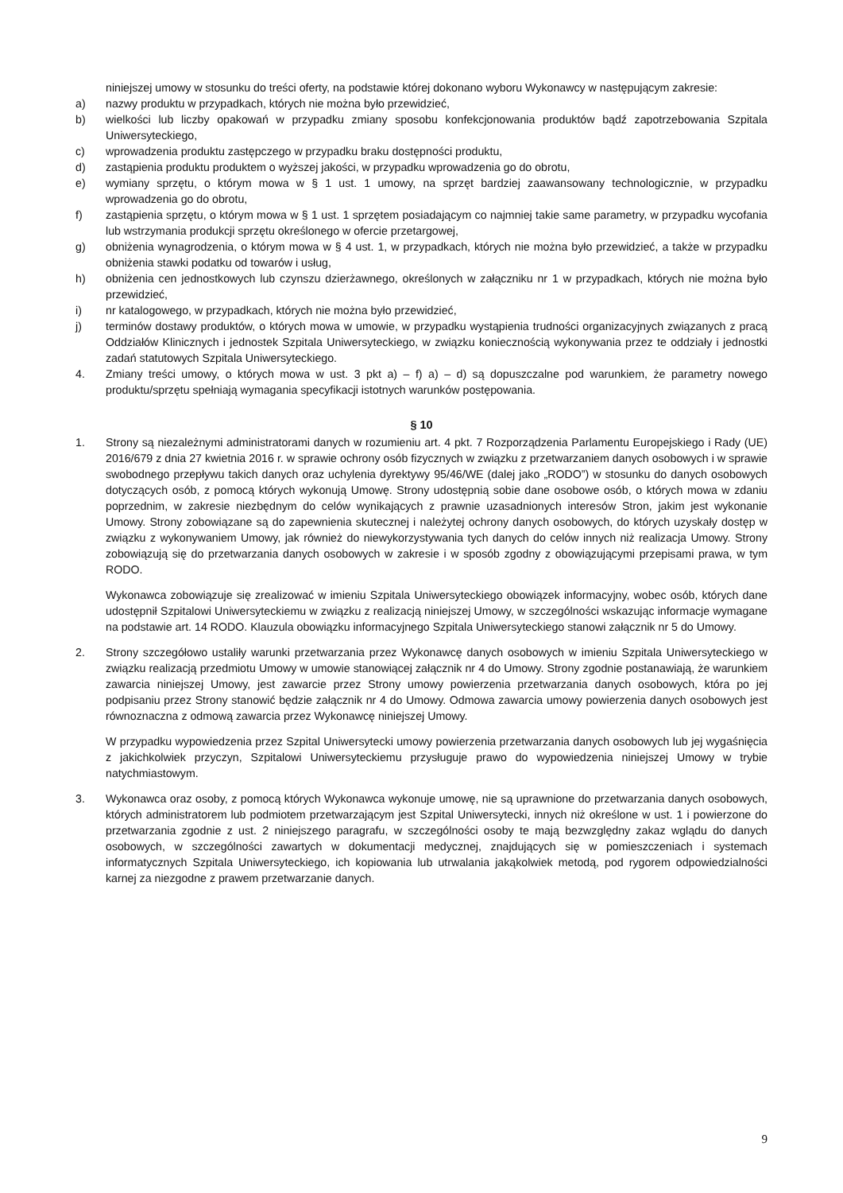niniejszej umowy w stosunku do treści oferty, na podstawie której dokonano wyboru Wykonawcy w następującym zakresie:
a) nazwy produktu w przypadkach, których nie można było przewidzieć,
b) wielkości lub liczby opakowań w przypadku zmiany sposobu konfekcjonowania produktów bądź zapotrzebowania Szpitala Uniwersyteckiego,
c) wprowadzenia produktu zastępczego w przypadku braku dostępności produktu,
d) zastąpienia produktu produktem o wyższej jakości, w przypadku wprowadzenia go do obrotu,
e) wymiany sprzętu, o którym mowa w § 1 ust. 1 umowy, na sprzęt bardziej zaawansowany technologicznie, w przypadku wprowadzenia go do obrotu,
f) zastąpienia sprzętu, o którym mowa w § 1 ust. 1 sprzętem posiadającym co najmniej takie same parametry, w przypadku wycofania lub wstrzymania produkcji sprzętu określonego w ofercie przetargowej,
g) obniżenia wynagrodzenia, o którym mowa w § 4 ust. 1, w przypadkach, których nie można było przewidzieć, a także w przypadku obniżenia stawki podatku od towarów i usług,
h) obniżenia cen jednostkowych lub czynszu dzierżawnego, określonych w załączniku nr 1 w przypadkach, których nie można było przewidzieć,
i) nr katalogowego, w przypadkach, których nie można było przewidzieć,
j) terminów dostawy produktów, o których mowa w umowie, w przypadku wystąpienia trudności organizacyjnych związanych z pracą Oddziałów Klinicznych i jednostek Szpitala Uniwersyteckiego, w związku koniecznością wykonywania przez te oddziały i jednostki zadań statutowych Szpitala Uniwersyteckiego.
4. Zmiany treści umowy, o których mowa w ust. 3 pkt a) – f) a) – d) są dopuszczalne pod warunkiem, że parametry nowego produktu/sprzętu spełniają wymagania specyfikacji istotnych warunków postępowania.
§ 10
1. Strony są niezależnymi administratorami danych w rozumieniu art. 4 pkt. 7 Rozporządzenia Parlamentu Europejskiego i Rady (UE) 2016/679 z dnia 27 kwietnia 2016 r. w sprawie ochrony osób fizycznych w związku z przetwarzaniem danych osobowych i w sprawie swobodnego przepływu takich danych oraz uchylenia dyrektywy 95/46/WE (dalej jako „RODO”) w stosunku do danych osobowych dotyczących osób, z pomocą których wykonują Umowę. Strony udostępnią sobie dane osobowe osób, o których mowa w zdaniu poprzednim, w zakresie niezbędnym do celów wynikających z prawnie uzasadnionych interesów Stron, jakim jest wykonanie Umowy. Strony zobowiązane są do zapewnienia skutecznej i należytej ochrony danych osobowych, do których uzyskały dostęp w związku z wykonywaniem Umowy, jak również do niewykorzystywania tych danych do celów innych niż realizacja Umowy. Strony zobowiązują się do przetwarzania danych osobowych w zakresie i w sposób zgodny z obowiązującymi przepisami prawa, w tym RODO.
Wykonawca zobowiązuje się zrealizować w imieniu Szpitala Uniwersyteckiego obowiązek informacyjny, wobec osób, których dane udostępnił Szpitalowi Uniwersyteckiemu w związku z realizacją niniejszej Umowy, w szczególności wskazując informacje wymagane na podstawie art. 14 RODO. Klauzula obowiązku informacyjnego Szpitala Uniwersyteckiego stanowi załącznik nr 5 do Umowy.
2. Strony szczegółowo ustaliły warunki przetwarzania przez Wykonawcę danych osobowych w imieniu Szpitala Uniwersyteckiego w związku realizacją przedmiotu Umowy w umowie stanowiącej załącznik nr 4 do Umowy. Strony zgodnie postanawiają, że warunkiem zawarcia niniejszej Umowy, jest zawarcie przez Strony umowy powierzenia przetwarzania danych osobowych, która po jej podpisaniu przez Strony stanowić będzie załącznik nr 4 do Umowy. Odmowa zawarcia umowy powierzenia danych osobowych jest równoznaczna z odmową zawarcia przez Wykonawcę niniejszej Umowy.
W przypadku wypowiedzenia przez Szpital Uniwersytecki umowy powierzenia przetwarzania danych osobowych lub jej wygaśnięcia z jakichkolwiek przyczyn, Szpitalowi Uniwersyteckiemu przysługuje prawo do wypowiedzenia niniejszej Umowy w trybie natychmiastowym.
3. Wykonawca oraz osoby, z pomocą których Wykonawca wykonuje umowę, nie są uprawnione do przetwarzania danych osobowych, których administratorem lub podmiotem przetwarzającym jest Szpital Uniwersytecki, innych niż określone w ust. 1 i powierzone do przetwarzania zgodnie z ust. 2 niniejszego paragrafu, w szczególności osoby te mają bezwzględny zakaz wglądu do danych osobowych, w szczególności zawartych w dokumentacji medycznej, znajdujących się w pomieszczeniach i systemach informatycznych Szpitala Uniwersyteckiego, ich kopiowania lub utrwalania jakąkolwiek metodą, pod rygorem odpowiedzialności karnej za niezgodne z prawem przetwarzanie danych.
9